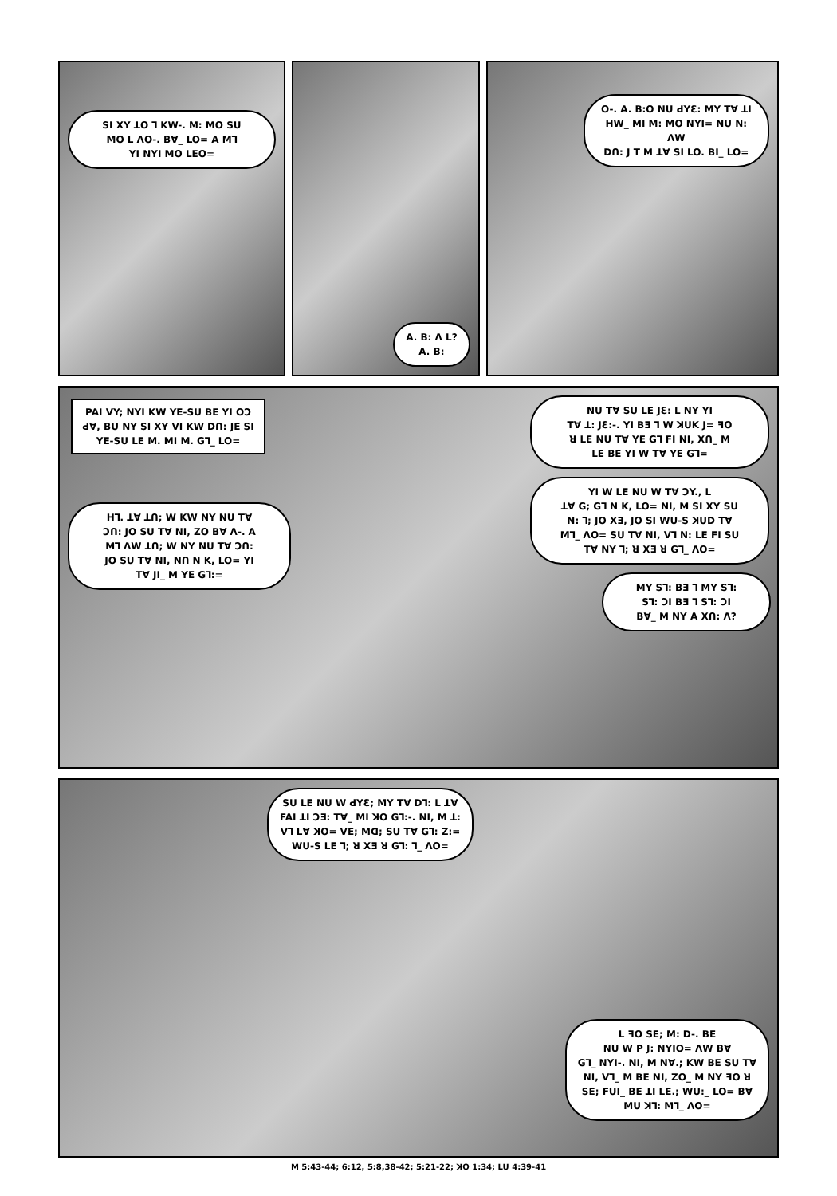SI XY ꓕO ꓶ KW-. M: MO SU
MO L ꓥO-. Bꓯ_ LO= A Mꓶ
YI NYI MO LEO=
A. B: ꓥ L?
A. B:
O-. A. B:O NU ꓒYƐ: MY Tꓯ ꓕI
HW_ MI M: MO NYI= NU N: ꓥW
Dꓵ: J T M ꓕꓯ SI LO. BI_ LO=
PAI VY; NYI KW YE-SU BE YI Oꓛ
ꓒꓯ, BU NY SI XY VI KW Dꓵ: JE SI
YE-SU LE M. MI M. Gꓶ_ LO=
Hꓶ. ꓕꓯ ꓕꓵ; W KW NY NU Tꓯ
ꓛꓵ: JO SU Tꓯ NI, ZO Bꓯ ꓥ-. A
Mꓶ ꓥW ꓕꓵ; W NY NU Tꓯ ꓛꓵ:
JO SU Tꓯ NI, Nꓵ N K, LO= YI
Tꓯ JI_ M YE Gꓶ:=
NU Tꓯ SU LE JƐ: L NY YI
Tꓯ ꓕ: JƐ:-. YI BƎ ꓶ W ꓘUK J= ꟻO
ꓤ LE NU Tꓯ YE Gꓶ FI NI, Xꓵ_ M
LE BE YI W Tꓯ YE Gꓶ=
YI W LE NU W Tꓯ ꓛY., L
ꓕꓯ G; Gꓶ N K, LO= NI, M SI XY SU
N: ꓶ; JO XƎ, JO SI WU-S ꓘUD Tꓯ
Mꓶ_ ꓥO= SU Tꓯ NI, Vꓶ N: LE FI SU
Tꓯ NY ꓶ; ꓤ XƎ ꓤ Gꓶ_ ꓥO=
MY Sꓶ: BƎ ꓶ MY Sꓶ:
Sꓶ: ꓛI BƎ ꓶ Sꓶ: ꓛI
Bꓯ_ M NY A Xꓵ: ꓥ?
SU LE NU W ꓒYƐ; MY Tꓯ Dꓶ: L ꓕꓯ
FAI ꓕI ꓛƎ: Tꓯ_ MI ꓘO Gꓶ:-. NI, M ꓕ:
Vꓶ Lꓯ ꓘO= VE; Mꓷ; SU Tꓯ Gꓶ: Z:=
WU-S LE ꓶ; ꓤ XƎ ꓤ Gꓶ: ꓶ_ ꓥO=
L ꟻO SE; M: D-. BE
NU W P J: NYIO= ꓥW Bꓯ
Gꓶ_ NYI-. NI, M Nꓯ.; KW BE SU Tꓯ
NI, Vꓶ_ M BE NI, ZO_ M NY ꟻO ꓤ
SE; FUI_ BE ꓕI LE.; WU:_ LO= Bꓯ
MU ꓘꓶ: Mꓶ_ ꓥO=
M 5:43-44; 6:12, 5:8,38-42; 5:21-22; ꓘO 1:34; LU 4:39-41